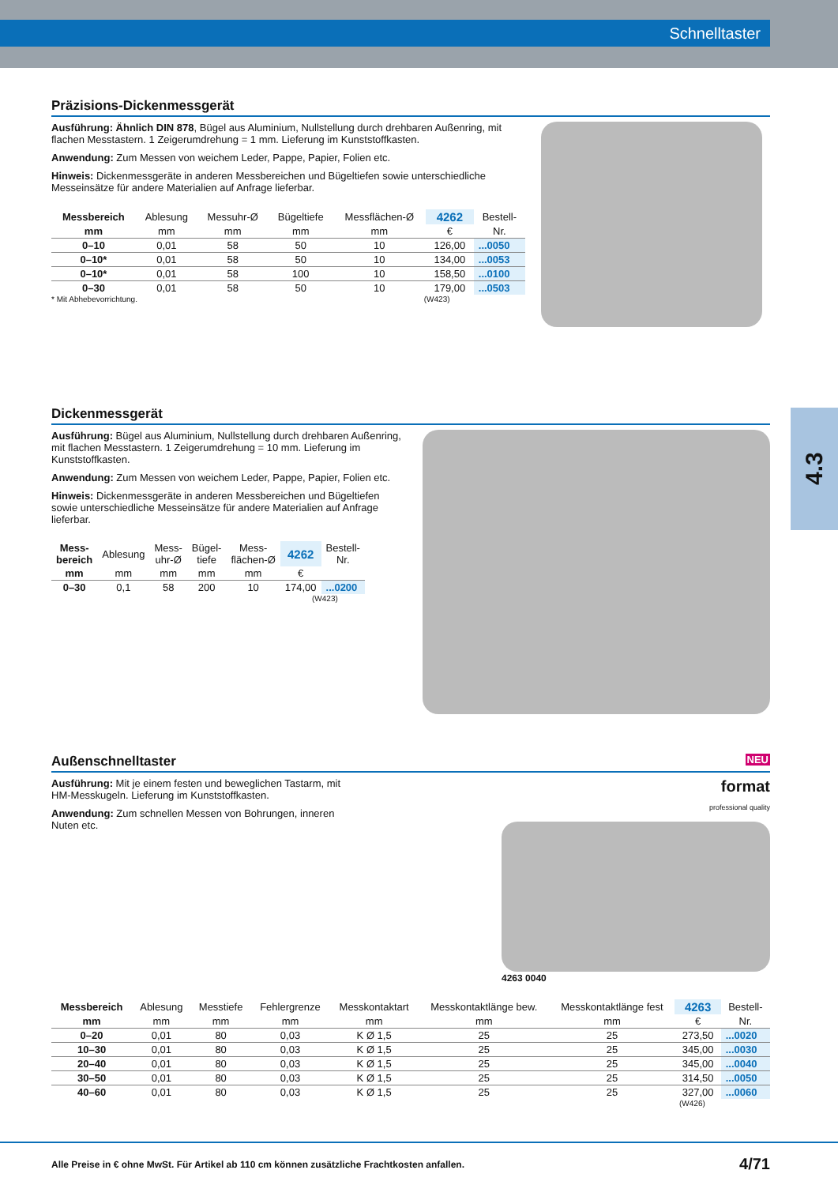Schnelltaster
4.3
Präzisions-Dickenmessgerät
Ausführung: Ähnlich DIN 878, Bügel aus Aluminium, Nullstellung durch drehbaren Außenring, mit flachen Messtastern. 1 Zeigerumdrehung = 1 mm. Lieferung im Kunststoffkasten.
Anwendung: Zum Messen von weichem Leder, Pappe, Papier, Folien etc.
Hinweis: Dickenmessgeräte in anderen Messbereichen und Bügeltiefen sowie unterschiedliche Messeinsätze für andere Materialien auf Anfrage lieferbar.
| Messbereich | Ablesung | Messuhr-Ø | Bügeltiefe | Messflächen-Ø | 4262 | Bestell- |
| --- | --- | --- | --- | --- | --- | --- |
| mm | mm | mm | mm | mm | € | Nr. |
| 0–10 | 0,01 | 58 | 50 | 10 | 126,00 | ...0050 |
| 0–10* | 0,01 | 58 | 50 | 10 | 134,00 | ...0053 |
| 0–10* | 0,01 | 58 | 100 | 10 | 158,50 | ...0100 |
| 0–30 | 0,01 | 58 | 50 | 10 | 179,00 | ...0503 |
* Mit Abhebevorrichtung. (W423)
Dickenmessgerät
Ausführung: Bügel aus Aluminium, Nullstellung durch drehbaren Außenring, mit flachen Messtastern. 1 Zeigerumdrehung = 10 mm. Lieferung im Kunststoffkasten.
Anwendung: Zum Messen von weichem Leder, Pappe, Papier, Folien etc.
Hinweis: Dickenmessgeräte in anderen Messbereichen und Bügeltiefen sowie unterschiedliche Messeinsätze für andere Materialien auf Anfrage lieferbar.
| Mess- bereich | Ablesung | Mess- uhr-Ø | Bügel- tiefe | Mess- flächen-Ø | 4262 | Bestell- Nr. |
| --- | --- | --- | --- | --- | --- | --- |
| mm | mm | mm | mm | mm | € | |
| 0–30 | 0,1 | 58 | 200 | 10 | 174,00 | ...0200 |
(W423)
Außenschnelltaster NEU
Ausführung: Mit je einem festen und beweglichen Tastarm, mit HM-Messkugeln. Lieferung im Kunststoffkasten.
Anwendung: Zum schnellen Messen von Bohrungen, inneren Nuten etc.
format
professional quality
4263 0040
| Messbereich | Ablesung | Messtiefe | Fehlergrenze | Messkontaktart | Messkontaktlänge bew. | Messkontaktlänge fest | 4263 | Bestell- |
| --- | --- | --- | --- | --- | --- | --- | --- | --- |
| mm | mm | mm | mm | mm | mm | mm | € | Nr. |
| 0–20 | 0,01 | 80 | 0,03 | K Ø 1,5 | 25 | 25 | 273,50 | ...0020 |
| 10–30 | 0,01 | 80 | 0,03 | K Ø 1,5 | 25 | 25 | 345,00 | ...0030 |
| 20–40 | 0,01 | 80 | 0,03 | K Ø 1,5 | 25 | 25 | 345,00 | ...0040 |
| 30–50 | 0,01 | 80 | 0,03 | K Ø 1,5 | 25 | 25 | 314,50 | ...0050 |
| 40–60 | 0,01 | 80 | 0,03 | K Ø 1,5 | 25 | 25 | 327,00 | ...0060 |
(W426)
Alle Preise in € ohne MwSt. Für Artikel ab 110 cm können zusätzliche Frachtkosten anfallen. 4/71